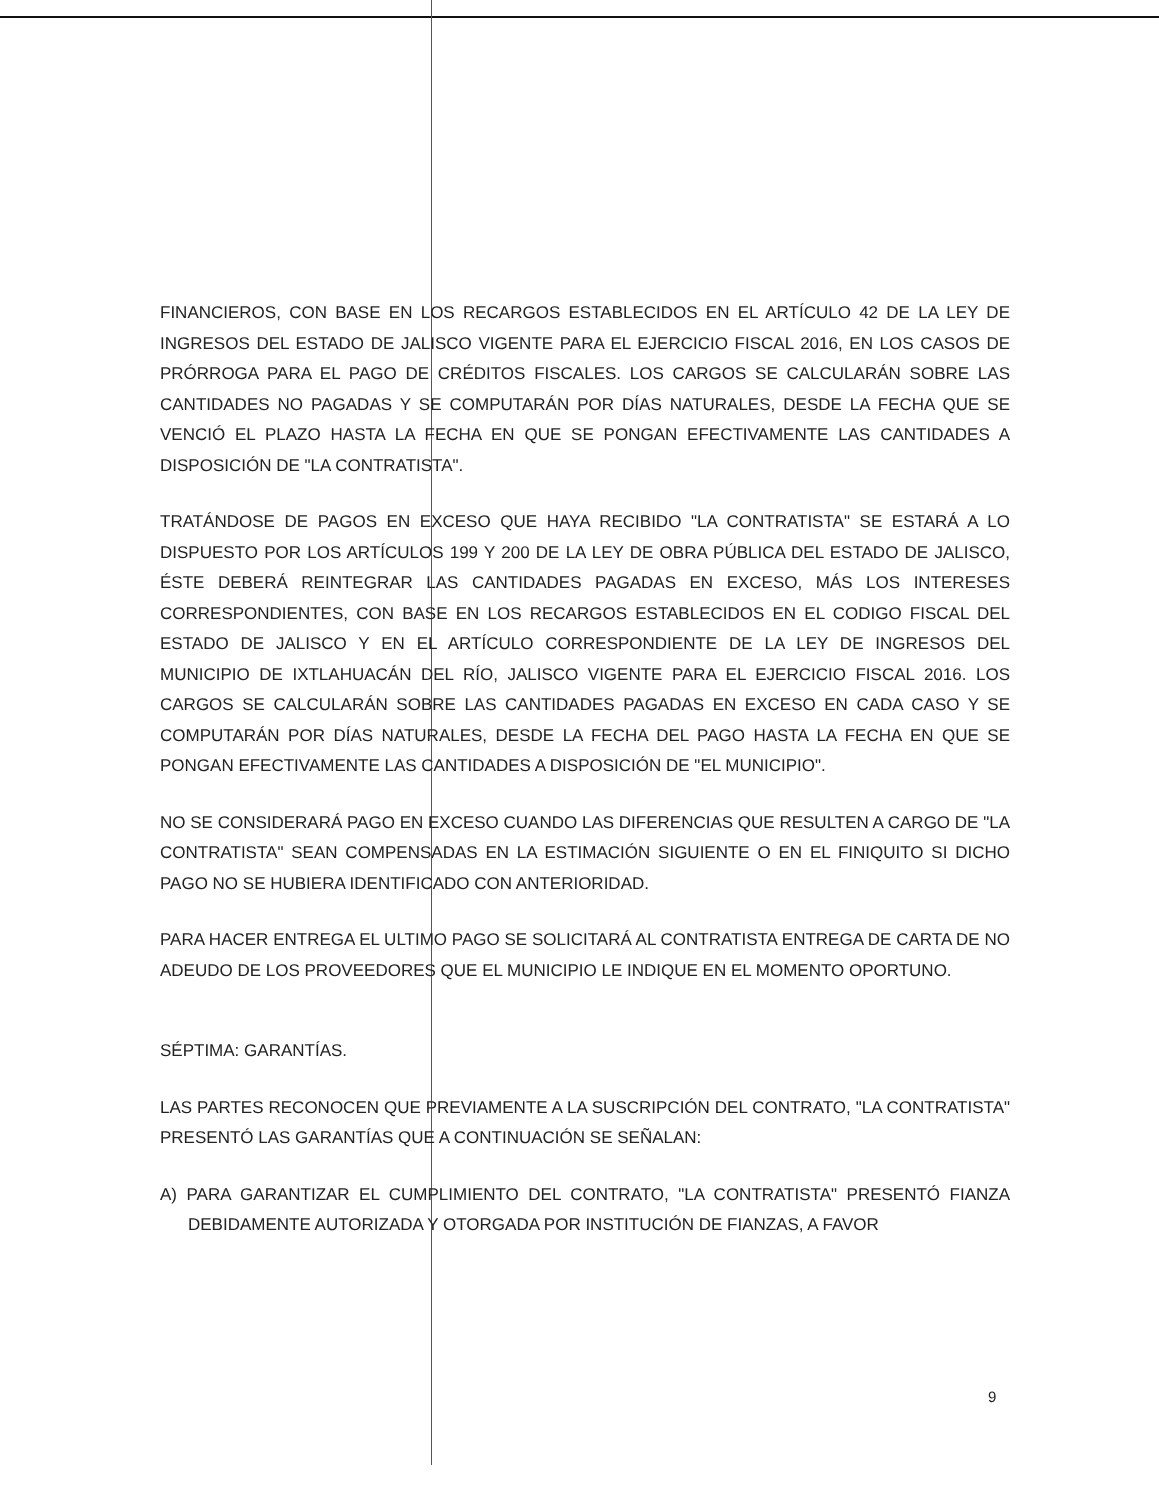FINANCIEROS, CON BASE EN LOS RECARGOS ESTABLECIDOS EN EL ARTÍCULO 42 DE LA LEY DE INGRESOS DEL ESTADO DE JALISCO VIGENTE PARA EL EJERCICIO FISCAL 2016, EN LOS CASOS DE PRÓRROGA PARA EL PAGO DE CRÉDITOS FISCALES. LOS CARGOS SE CALCULARÁN SOBRE LAS CANTIDADES NO PAGADAS Y SE COMPUTARÁN POR DÍAS NATURALES, DESDE LA FECHA QUE SE VENCIÓ EL PLAZO HASTA LA FECHA EN QUE SE PONGAN EFECTIVAMENTE LAS CANTIDADES A DISPOSICIÓN DE "LA CONTRATISTA".
TRATÁNDOSE DE PAGOS EN EXCESO QUE HAYA RECIBIDO "LA CONTRATISTA" SE ESTARÁ A LO DISPUESTO POR LOS ARTÍCULOS 199 Y 200 DE LA LEY DE OBRA PÚBLICA DEL ESTADO DE JALISCO, ÉSTE DEBERÁ REINTEGRAR LAS CANTIDADES PAGADAS EN EXCESO, MÁS LOS INTERESES CORRESPONDIENTES, CON BASE EN LOS RECARGOS ESTABLECIDOS EN EL CODIGO FISCAL DEL ESTADO DE JALISCO Y EN EL ARTÍCULO CORRESPONDIENTE DE LA LEY DE INGRESOS DEL MUNICIPIO DE IXTLAHUACÁN DEL RÍO, JALISCO VIGENTE PARA EL EJERCICIO FISCAL 2016. LOS CARGOS SE CALCULARÁN SOBRE LAS CANTIDADES PAGADAS EN EXCESO EN CADA CASO Y SE COMPUTARÁN POR DÍAS NATURALES, DESDE LA FECHA DEL PAGO HASTA LA FECHA EN QUE SE PONGAN EFECTIVAMENTE LAS CANTIDADES A DISPOSICIÓN DE "EL MUNICIPIO".
NO SE CONSIDERARÁ PAGO EN EXCESO CUANDO LAS DIFERENCIAS QUE RESULTEN A CARGO DE "LA CONTRATISTA" SEAN COMPENSADAS EN LA ESTIMACIÓN SIGUIENTE O EN EL FINIQUITO SI DICHO PAGO NO SE HUBIERA IDENTIFICADO CON ANTERIORIDAD.
PARA HACER ENTREGA EL ULTIMO PAGO SE SOLICITARÁ AL CONTRATISTA ENTREGA DE CARTA DE NO ADEUDO DE LOS PROVEEDORES QUE EL MUNICIPIO LE INDIQUE EN EL MOMENTO OPORTUNO.
SÉPTIMA: GARANTÍAS.
LAS PARTES RECONOCEN QUE PREVIAMENTE A LA SUSCRIPCIÓN DEL CONTRATO, "LA CONTRATISTA" PRESENTÓ LAS GARANTÍAS QUE A CONTINUACIÓN SE SEÑALAN:
A) PARA GARANTIZAR EL CUMPLIMIENTO DEL CONTRATO, "LA CONTRATISTA" PRESENTÓ FIANZA DEBIDAMENTE AUTORIZADA Y OTORGADA POR INSTITUCIÓN DE FIANZAS, A FAVOR
9